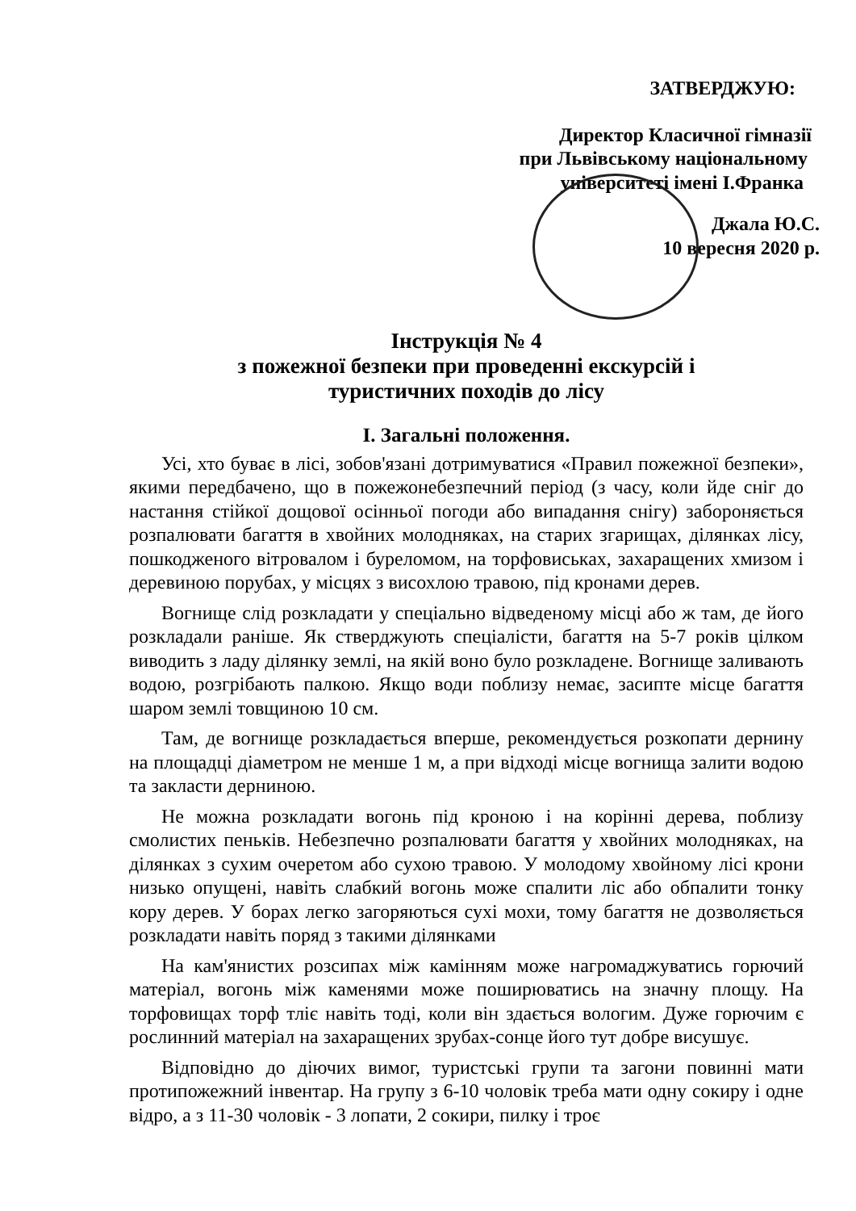ЗАТВЕРДЖУЮ:
Директор Класичної гімназії
при Львівському національному
університеті імені І.Франка
Джала Ю.С.
10 вересня 2020 р.
Інструкція № 4
з пожежної безпеки при проведенні екскурсій і
туристичних походів до лісу
І. Загальні положення.
Усі, хто буває в лісі, зобов'язані дотримуватися «Правил пожежної безпеки», якими передбачено, що в пожежонебезпечний період (з часу, коли йде сніг до настання стійкої дощової осінньої погоди або випадання снігу) забороняється розпалювати багаття в хвойних молодняках, на старих згарищах, ділянках лісу, пошкодженого вітровалом і буреломом, на торфовиськах, захаращених хмизом і деревиною порубах, у місцях з висохлою травою, під кронами дерев.
Вогнище слід розкладати у спеціально відведеному місці або ж там, де його розкладали раніше. Як стверджують спеціалісти, багаття на 5-7 років цілком виводить з ладу ділянку землі, на якій воно було розкладене. Вогнище заливають водою, розгрібають палкою. Якщо води поблизу немає, засипте місце багаття шаром землі товщиною 10 см.
Там, де вогнище розкладається вперше, рекомендується розкопати дернину на площадці діаметром не менше 1 м, а при відході місце вогнища залити водою та закласти дерниною.
Не можна розкладати вогонь під кроною і на корінні дерева, поблизу смолистих пеньків. Небезпечно розпалювати багаття у хвойних молодняках, на ділянках з сухим очеретом або сухою травою. У молодому хвойному лісі крони низько опущені, навіть слабкий вогонь може спалити ліс або обпалити тонку кору дерев. У борах легко загоряються сухі мохи, тому багаття не дозволяється розкладати навіть поряд з такими ділянками
На кам'янистих розсипах між камінням може нагромаджуватись горючий матеріал, вогонь між каменями може поширюватись на значну площу. На торфовищах торф тліє навіть тоді, коли він здається вологим. Дуже горючим є рослинний матеріал на захаращених зрубах-сонце його тут добре висушує.
Відповідно до діючих вимог, туристські групи та загони повинні мати протипожежний інвентар. На групу з 6-10 чоловік треба мати одну сокиру і одне відро, а з 11-30 чоловік - 3 лопати, 2 сокири, пилку і троє